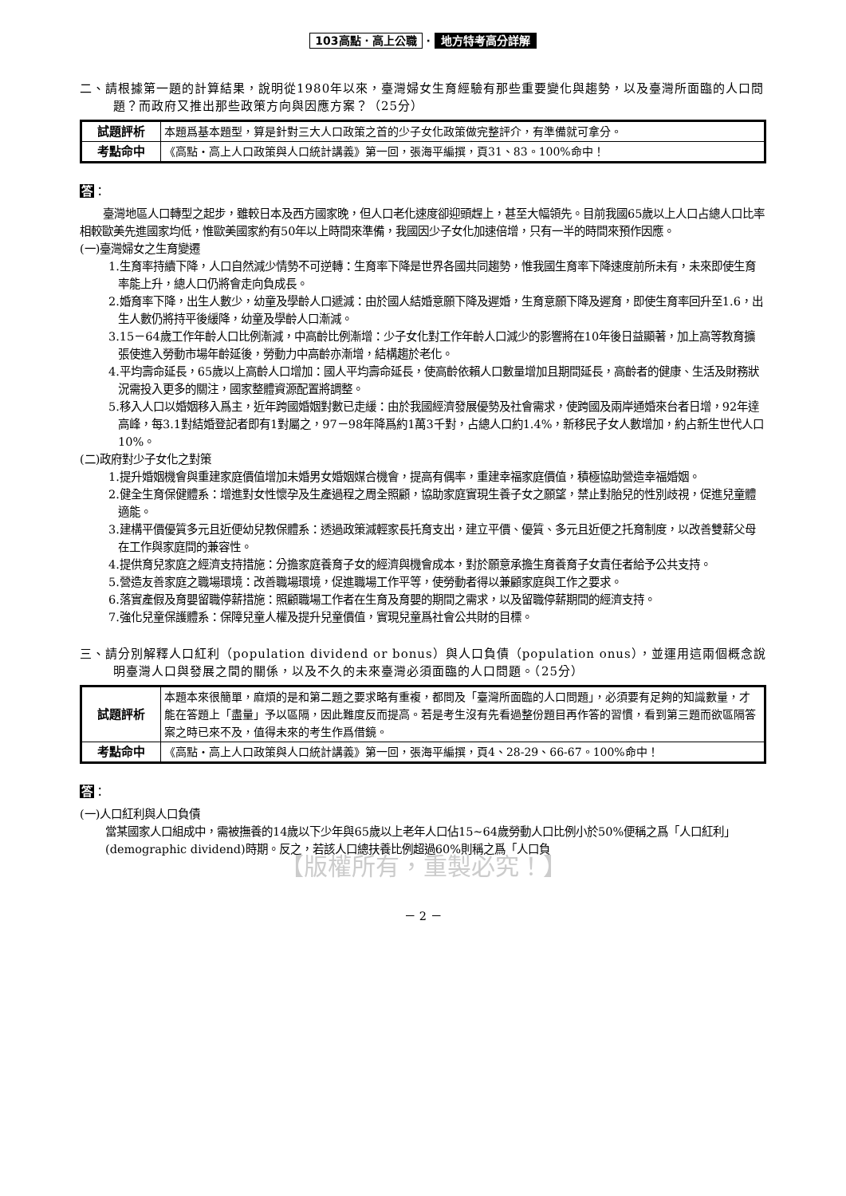103高點．高上公職 · 地方特考高分詳解
二、請根據第一題的計算結果，說明從1980年以來，臺灣婦女生育經驗有那些重要變化與趨勢，以及臺灣所面臨的人口問題？而政府又推出那些政策方向與因應方案？（25分）
| 試題評析 | 本題爲基本題型，算是針對三大人口政策之首的少子女化政策做完整評介，有準備就可拿分。 |
| 考點命中 | 《高點‧高上人口政策與人口統計講義》第一回，張海平編撰，頁31、83。100%命中！ |
答：
臺灣地區人口轉型之起步，雖較日本及西方國家晚，但人口老化速度卻迎頭趕上，甚至大幅領先。目前我國65歲以上人口占總人口比率相較歐美先進國家均低，惟歐美國家約有50年以上時間來準備，我國因少子女化加速倍增，只有一半的時間來預作因應。
(一)臺灣婦女之生育變遷
1.生育率持續下降，人口自然減少情勢不可逆轉：生育率下降是世界各國共同趨勢，惟我國生育率下降速度前所未有，未來即使生育率能上升，總人口仍將會走向負成長。
2.婚育率下降，出生人數少，幼童及學齡人口遞減：由於國人結婚意願下降及遲婚，生育意願下降及遲育，即使生育率回升至1.6，出生人數仍將持平後緩降，幼童及學齡人口漸減。
3.15－64歲工作年齡人口比例漸減，中高齡比例漸增：少子女化對工作年齡人口減少的影響將在10年後日益顯著，加上高等教育擴張使進入勞動市場年齡延後，勞動力中高齡亦漸增，結構趨於老化。
4.平均壽命延長，65歲以上高齡人口增加：國人平均壽命延長，使高齡依賴人口數量增加且期間延長，高齡者的健康、生活及財務狀況需投入更多的關注，國家整體資源配置將調整。
5.移入人口以婚姻移入爲主，近年跨國婚姻對數已走緩：由於我國經濟發展優勢及社會需求，使跨國及兩岸通婚來台者日增，92年達高峰，每3.1對結婚登記者即有1對屬之，97－98年降爲約1萬3千對，占總人口約1.4%，新移民子女人數增加，約占新生世代人口10%。
(二)政府對少子女化之對策
1.提升婚姻機會與重建家庭價值增加未婚男女婚姻媒合機會，提高有偶率，重建幸福家庭價值，積極協助營造幸福婚姻。
2.健全生育保健體系：增進對女性懷孕及生產過程之周全照顧，協助家庭實現生養子女之願望，禁止對胎兒的性別歧視，促進兒童體適能。
3.建構平價優質多元且近便幼兒教保體系：透過政策減輕家長托育支出，建立平價、優質、多元且近便之托育制度，以改善雙薪父母在工作與家庭間的兼容性。
4.提供育兒家庭之經濟支持措施：分擔家庭養育子女的經濟與機會成本，對於願意承擔生育養育子女責任者給予公共支持。
5.營造友善家庭之職場環境：改善職場環境，促進職場工作平等，使勞動者得以兼顧家庭與工作之要求。
6.落實產假及育嬰留職停薪措施：照顧職場工作者在生育及育嬰的期間之需求，以及留職停薪期間的經濟支持。
7.強化兒童保護體系：保障兒童人權及提升兒童價值，實現兒童爲社會公共財的目標。
三、請分別解釋人口紅利（population dividend or bonus）與人口負債（population onus），並運用這兩個概念說明臺灣人口與發展之間的關係，以及不久的未來臺灣必須面臨的人口問題。（25分）
| 試題評析 | 本題本來很簡單，麻煩的是和第二題之要求略有重複，都問及「臺灣所面臨的人口問題」，必須要有足夠的知識數量，才能在答題上「盡量」予以區隔，因此難度反而提高。若是考生沒有先看過整份題目再作答的習慣，看到第三題而欲區隔答案之時已來不及，值得未來的考生作爲借鏡。 |
| 考點命中 | 《高點‧高上人口政策與人口統計講義》第一回，張海平編撰，頁4、28-29、66-67。100%命中！ |
答：
(一)人口紅利與人口負債
當某國家人口組成中，需被撫養的14歲以下少年與65歲以上老年人口佔15~64歲勞動人口比例小於50%便稱之爲「人口紅利」(demographic dividend)時期。反之，若該人口總扶養比例超過60%則稱之爲「人口負
【版權所有，重製必究！】
－ 2 －